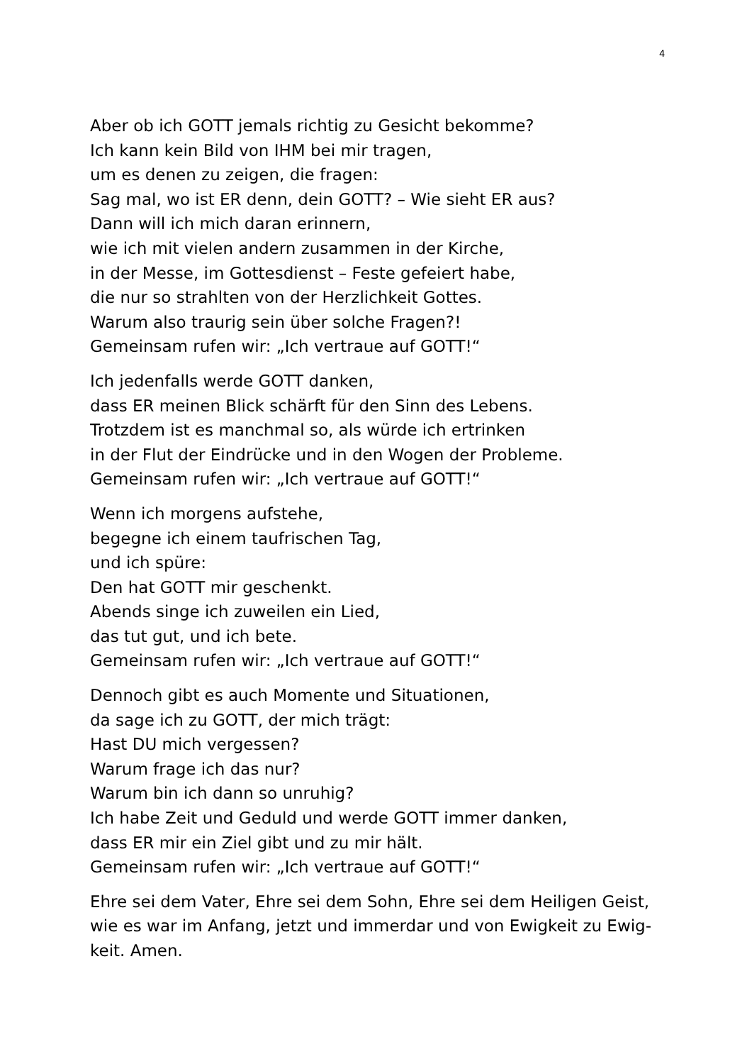4
Aber ob ich GOTT jemals richtig zu Gesicht bekomme?
Ich kann kein Bild von IHM bei mir tragen,
um es denen zu zeigen, die fragen:
Sag mal, wo ist ER denn, dein GOTT? – Wie sieht ER aus?
Dann will ich mich daran erinnern,
wie ich mit vielen andern zusammen in der Kirche,
in der Messe, im Gottesdienst – Feste gefeiert habe,
die nur so strahlten von der Herzlichkeit Gottes.
Warum also traurig sein über solche Fragen?!
Gemeinsam rufen wir: „Ich vertraue auf GOTT!“
Ich jedenfalls werde GOTT danken,
dass ER meinen Blick schärft für den Sinn des Lebens.
Trotzdem ist es manchmal so, als würde ich ertrinken
in der Flut der Eindrücke und in den Wogen der Probleme.
Gemeinsam rufen wir: „Ich vertraue auf GOTT!“
Wenn ich morgens aufstehe,
begegne ich einem taufrischen Tag,
und ich spüre:
Den hat GOTT mir geschenkt.
Abends singe ich zuweilen ein Lied,
das tut gut, und ich bete.
Gemeinsam rufen wir: „Ich vertraue auf GOTT!“
Dennoch gibt es auch Momente und Situationen,
da sage ich zu GOTT, der mich trägt:
Hast DU mich vergessen?
Warum frage ich das nur?
Warum bin ich dann so unruhig?
Ich habe Zeit und Geduld und werde GOTT immer danken,
dass ER mir ein Ziel gibt und zu mir hält.
Gemeinsam rufen wir: „Ich vertraue auf GOTT!“
Ehre sei dem Vater, Ehre sei dem Sohn, Ehre sei dem Heiligen Geist,
wie es war im Anfang, jetzt und immerdar und von Ewigkeit zu Ewig-
keit. Amen.